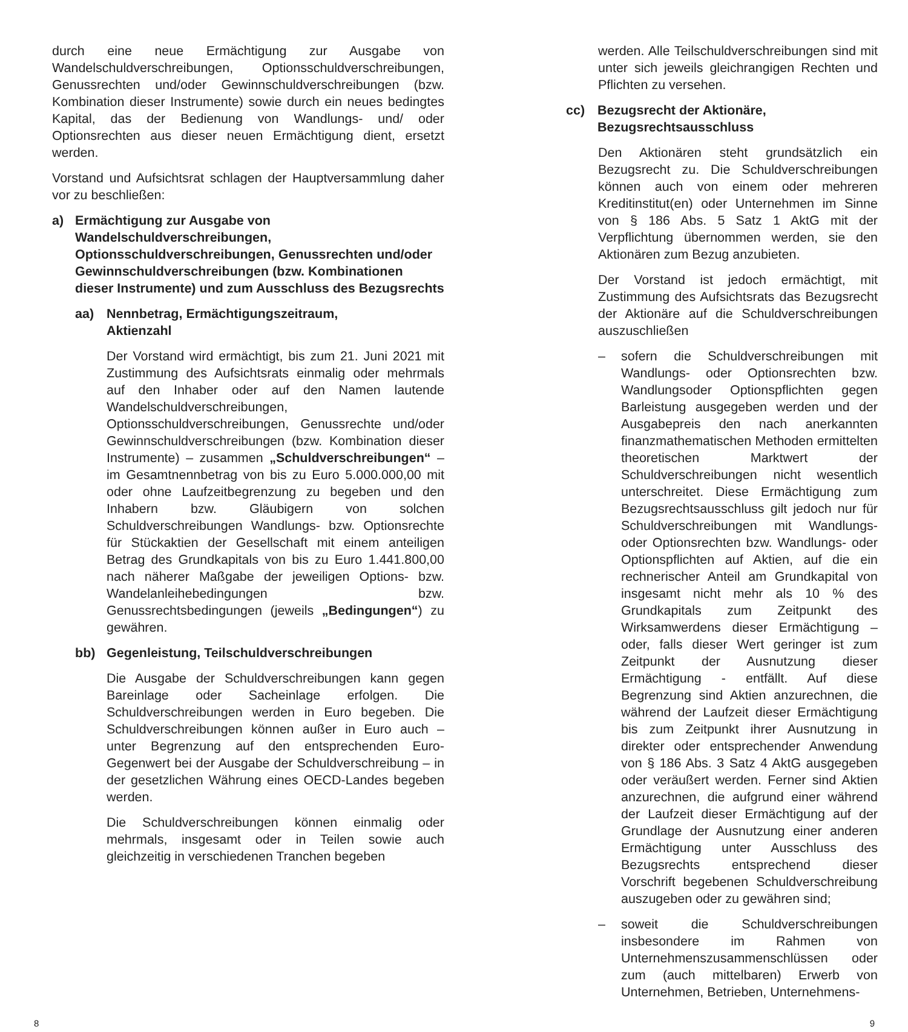durch eine neue Ermächtigung zur Ausgabe von Wandelschuldverschreibungen, Optionsschuldverschreibungen, Genussrechten und/oder Gewinnschuldverschreibungen (bzw. Kombination dieser Instrumente) sowie durch ein neues bedingtes Kapital, das der Bedienung von Wandlungs- und/ oder Optionsrechten aus dieser neuen Ermächtigung dient, ersetzt werden.
Vorstand und Aufsichtsrat schlagen der Hauptversammlung daher vor zu beschließen:
a) Ermächtigung zur Ausgabe von Wandelschuldverschreibungen, Optionsschuldverschreibungen, Genussrechten und/oder Gewinnschuldverschreibungen (bzw. Kombinationen dieser Instrumente) und zum Ausschluss des Bezugsrechts
aa) Nennbetrag, Ermächtigungszeitraum,
Aktienzahl
Der Vorstand wird ermächtigt, bis zum 21. Juni 2021 mit Zustimmung des Aufsichtsrats einmalig oder mehrmals auf den Inhaber oder auf den Namen lautende Wandelschuldverschreibungen, Optionsschuldverschreibungen, Genussrechte und/oder Gewinnschuldverschreibungen (bzw. Kombination dieser Instrumente) – zusammen „Schuldverschreibungen“ – im Gesamtnennbetrag von bis zu Euro 5.000.000,00 mit oder ohne Laufzeitbegrenzung zu begeben und den Inhabern bzw. Gläubigern von solchen Schuldverschreibungen Wandlungs- bzw. Optionsrechte für Stückaktien der Gesellschaft mit einem anteiligen Betrag des Grundkapitals von bis zu Euro 1.441.800,00 nach näherer Maßgabe der jeweiligen Options- bzw. Wandelanleihebedingungen bzw. Genussrechtsbedingungen (jeweils „Bedingungen“) zu gewähren.
bb) Gegenleistung, Teilschuldverschreibungen
Die Ausgabe der Schuldverschreibungen kann gegen Bareinlage oder Sacheinlage erfolgen. Die Schuldverschreibungen werden in Euro begeben. Die Schuldverschreibungen können außer in Euro auch – unter Begrenzung auf den entsprechenden Euro-Gegenwert bei der Ausgabe der Schuldverschreibung – in der gesetzlichen Währung eines OECD-Landes begeben werden.
Die Schuldverschreibungen können einmalig oder mehrmals, insgesamt oder in Teilen sowie auch gleichzeitig in verschiedenen Tranchen begeben
werden. Alle Teilschuldverschreibungen sind mit unter sich jeweils gleichrangigen Rechten und Pflichten zu versehen.
cc) Bezugsrecht der Aktionäre, Bezugsrechtsausschluss
Den Aktionären steht grundsätzlich ein Bezugsrecht zu. Die Schuldverschreibungen können auch von einem oder mehreren Kreditinstitut(en) oder Unternehmen im Sinne von § 186 Abs. 5 Satz 1 AktG mit der Verpflichtung übernommen werden, sie den Aktionären zum Bezug anzubieten.
Der Vorstand ist jedoch ermächtigt, mit Zustimmung des Aufsichtsrats das Bezugsrecht der Aktionäre auf die Schuldverschreibungen auszuschließen
– sofern die Schuldverschreibungen mit Wandlungs- oder Optionsrechten bzw. Wandlungsoder Optionspflichten gegen Barleistung ausgegeben werden und der Ausgabepreis den nach anerkannten finanzmathematischen Methoden ermittelten theoretischen Marktwert der Schuldverschreibungen nicht wesentlich unterschreitet. Diese Ermächtigung zum Bezugsrechtsausschluss gilt jedoch nur für Schuldverschreibungen mit Wandlungs- oder Optionsrechten bzw. Wandlungs- oder Optionspflichten auf Aktien, auf die ein rechnerischer Anteil am Grundkapital von insgesamt nicht mehr als 10 % des Grundkapitals zum Zeitpunkt des Wirksamwerdens dieser Ermächtigung – oder, falls dieser Wert geringer ist zum Zeitpunkt der Ausnutzung dieser Ermächtigung - entfällt. Auf diese Begrenzung sind Aktien anzurechnen, die während der Laufzeit dieser Ermächtigung bis zum Zeitpunkt ihrer Ausnutzung in direkter oder entsprechender Anwendung von § 186 Abs. 3 Satz 4 AktG ausgegeben oder veräußert werden. Ferner sind Aktien anzurechnen, die aufgrund einer während der Laufzeit dieser Ermächtigung auf der Grundlage der Ausnutzung einer anderen Ermächtigung unter Ausschluss des Bezugsrechts entsprechend dieser Vorschrift begebenen Schuldverschreibung auszugeben oder zu gewähren sind;
– soweit die Schuldverschreibungen insbesondere im Rahmen von Unternehmenszusammenschlüssen oder zum (auch mittelbaren) Erwerb von Unternehmen, Betrieben, Unternehmens-
8 9